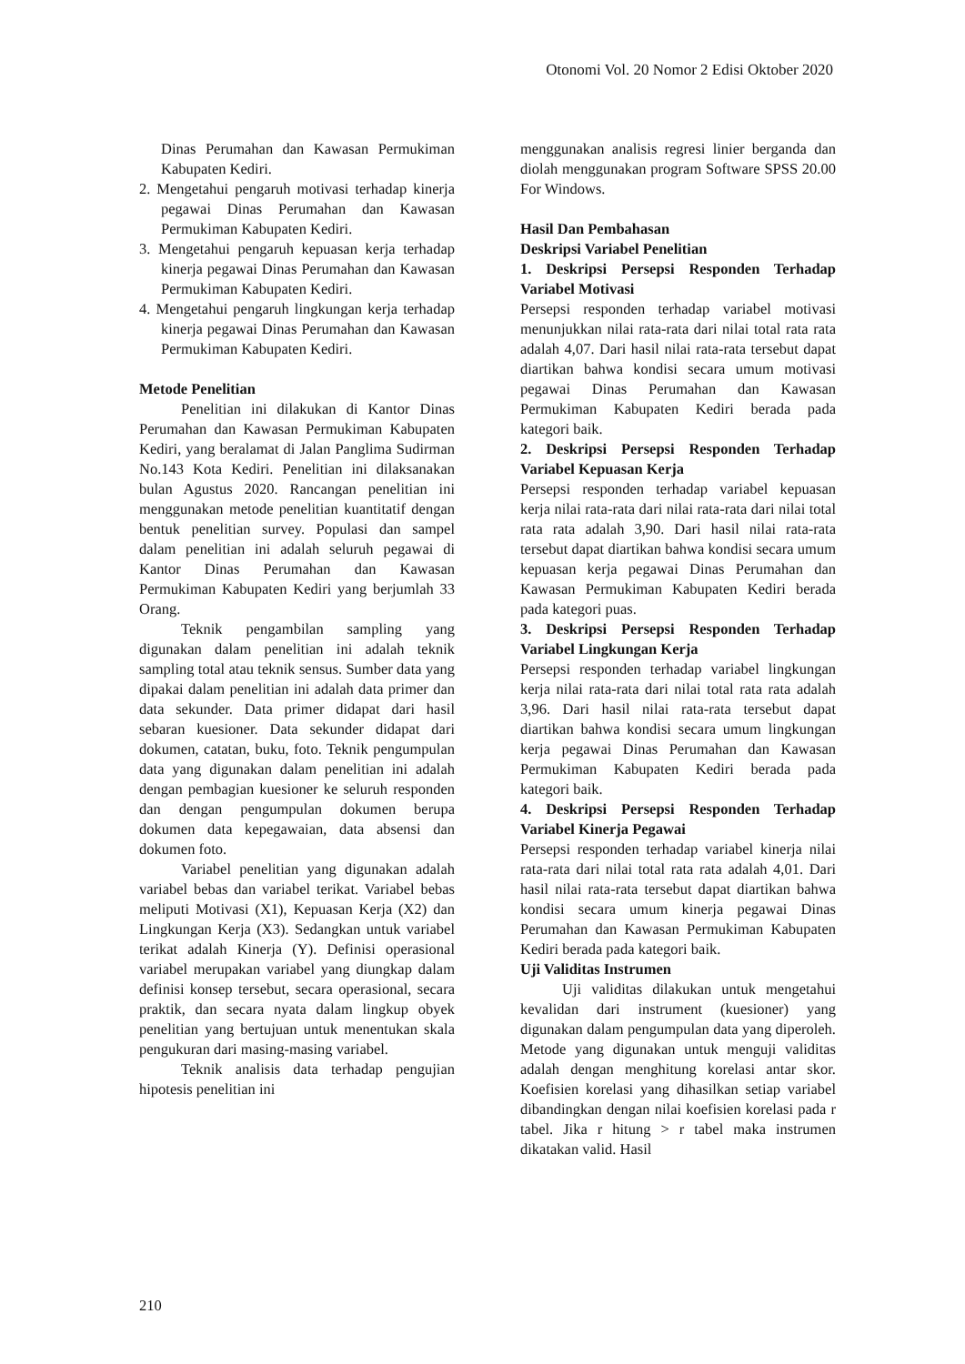Otonomi Vol. 20 Nomor 2 Edisi Oktober 2020
Dinas Perumahan dan Kawasan Permukiman Kabupaten Kediri.
2. Mengetahui pengaruh motivasi terhadap kinerja pegawai Dinas Perumahan dan Kawasan Permukiman Kabupaten Kediri.
3. Mengetahui pengaruh kepuasan kerja terhadap kinerja pegawai Dinas Perumahan dan Kawasan Permukiman Kabupaten Kediri.
4. Mengetahui pengaruh lingkungan kerja terhadap kinerja pegawai Dinas Perumahan dan Kawasan Permukiman Kabupaten Kediri.
Metode Penelitian
Penelitian ini dilakukan di Kantor Dinas Perumahan dan Kawasan Permukiman Kabupaten Kediri, yang beralamat di Jalan Panglima Sudirman No.143 Kota Kediri. Penelitian ini dilaksanakan bulan Agustus 2020. Rancangan penelitian ini menggunakan metode penelitian kuantitatif dengan bentuk penelitian survey. Populasi dan sampel dalam penelitian ini adalah seluruh pegawai di Kantor Dinas Perumahan dan Kawasan Permukiman Kabupaten Kediri yang berjumlah 33 Orang.
Teknik pengambilan sampling yang digunakan dalam penelitian ini adalah teknik sampling total atau teknik sensus. Sumber data yang dipakai dalam penelitian ini adalah data primer dan data sekunder. Data primer didapat dari hasil sebaran kuesioner. Data sekunder didapat dari dokumen, catatan, buku, foto. Teknik pengumpulan data yang digunakan dalam penelitian ini adalah dengan pembagian kuesioner ke seluruh responden dan dengan pengumpulan dokumen berupa dokumen data kepegawaian, data absensi dan dokumen foto.
Variabel penelitian yang digunakan adalah variabel bebas dan variabel terikat. Variabel bebas meliputi Motivasi (X1), Kepuasan Kerja (X2) dan Lingkungan Kerja (X3). Sedangkan untuk variabel terikat adalah Kinerja (Y). Definisi operasional variabel merupakan variabel yang diungkap dalam definisi konsep tersebut, secara operasional, secara praktik, dan secara nyata dalam lingkup obyek penelitian yang bertujuan untuk menentukan skala pengukuran dari masing-masing variabel.
Teknik analisis data terhadap pengujian hipotesis penelitian ini
menggunakan analisis regresi linier berganda dan diolah menggunakan program Software SPSS 20.00 For Windows.
Hasil Dan Pembahasan
Deskripsi Variabel Penelitian
1. Deskripsi Persepsi Responden Terhadap Variabel Motivasi
Persepsi responden terhadap variabel motivasi menunjukkan nilai rata-rata dari nilai total rata rata adalah 4,07. Dari hasil nilai rata-rata tersebut dapat diartikan bahwa kondisi secara umum motivasi pegawai Dinas Perumahan dan Kawasan Permukiman Kabupaten Kediri berada pada kategori baik.
2. Deskripsi Persepsi Responden Terhadap Variabel Kepuasan Kerja
Persepsi responden terhadap variabel kepuasan kerja nilai rata-rata dari nilai rata-rata dari nilai total rata rata adalah 3,90. Dari hasil nilai rata-rata tersebut dapat diartikan bahwa kondisi secara umum kepuasan kerja pegawai Dinas Perumahan dan Kawasan Permukiman Kabupaten Kediri berada pada kategori puas.
3. Deskripsi Persepsi Responden Terhadap Variabel Lingkungan Kerja
Persepsi responden terhadap variabel lingkungan kerja nilai rata-rata dari nilai total rata rata adalah 3,96. Dari hasil nilai rata-rata tersebut dapat diartikan bahwa kondisi secara umum lingkungan kerja pegawai Dinas Perumahan dan Kawasan Permukiman Kabupaten Kediri berada pada kategori baik.
4. Deskripsi Persepsi Responden Terhadap Variabel Kinerja Pegawai
Persepsi responden terhadap variabel kinerja nilai rata-rata dari nilai total rata rata adalah 4,01. Dari hasil nilai rata-rata tersebut dapat diartikan bahwa kondisi secara umum kinerja pegawai Dinas Perumahan dan Kawasan Permukiman Kabupaten Kediri berada pada kategori baik.
Uji Validitas Instrumen
Uji validitas dilakukan untuk mengetahui kevalidan dari instrument (kuesioner) yang digunakan dalam pengumpulan data yang diperoleh. Metode yang digunakan untuk menguji validitas adalah dengan menghitung korelasi antar skor. Koefisien korelasi yang dihasilkan setiap variabel dibandingkan dengan nilai koefisien korelasi pada r tabel. Jika r hitung > r tabel maka instrumen dikatakan valid. Hasil
210